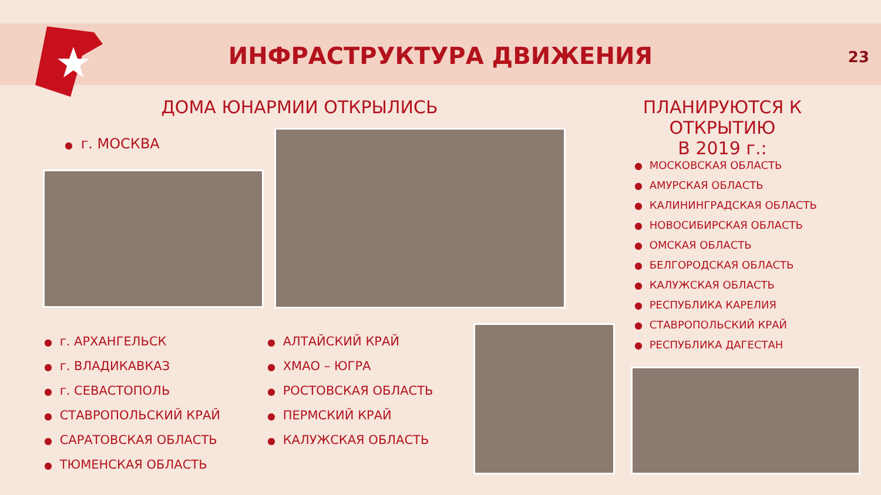ИНФРАСТРУКТУРА ДВИЖЕНИЯ 23
ДОМА ЮНАРМИИ ОТКРЫЛИСЬ
ПЛАНИРУЮТСЯ К ОТКРЫТИЮ
В 2019 г.:
● г. МОСКВА
● г. АРХАНГЕЛЬСК
● г. ВЛАДИКАВКАЗ
● г. СЕВАСТОПОЛЬ
● СТАВРОПОЛЬСКИЙ КРАЙ
● САРАТОВСКАЯ ОБЛАСТЬ
● ТЮМЕНСКАЯ ОБЛАСТЬ
● АЛТАЙСКИЙ КРАЙ
● ХМАО – ЮГРА
● РОСТОВСКАЯ ОБЛАСТЬ
● ПЕРМСКИЙ КРАЙ
● КАЛУЖСКАЯ ОБЛАСТЬ
● МОСКОВСКАЯ ОБЛАСТЬ
● АМУРСКАЯ ОБЛАСТЬ
● КАЛИНИНГРАДСКАЯ ОБЛАСТЬ
● НОВОСИБИРСКАЯ ОБЛАСТЬ
● ОМСКАЯ ОБЛАСТЬ
● БЕЛГОРОДСКАЯ ОБЛАСТЬ
● КАЛУЖСКАЯ ОБЛАСТЬ
● РЕСПУБЛИКА КАРЕЛИЯ
● СТАВРОПОЛЬСКИЙ КРАЙ
● РЕСПУБЛИКА ДАГЕСТАН